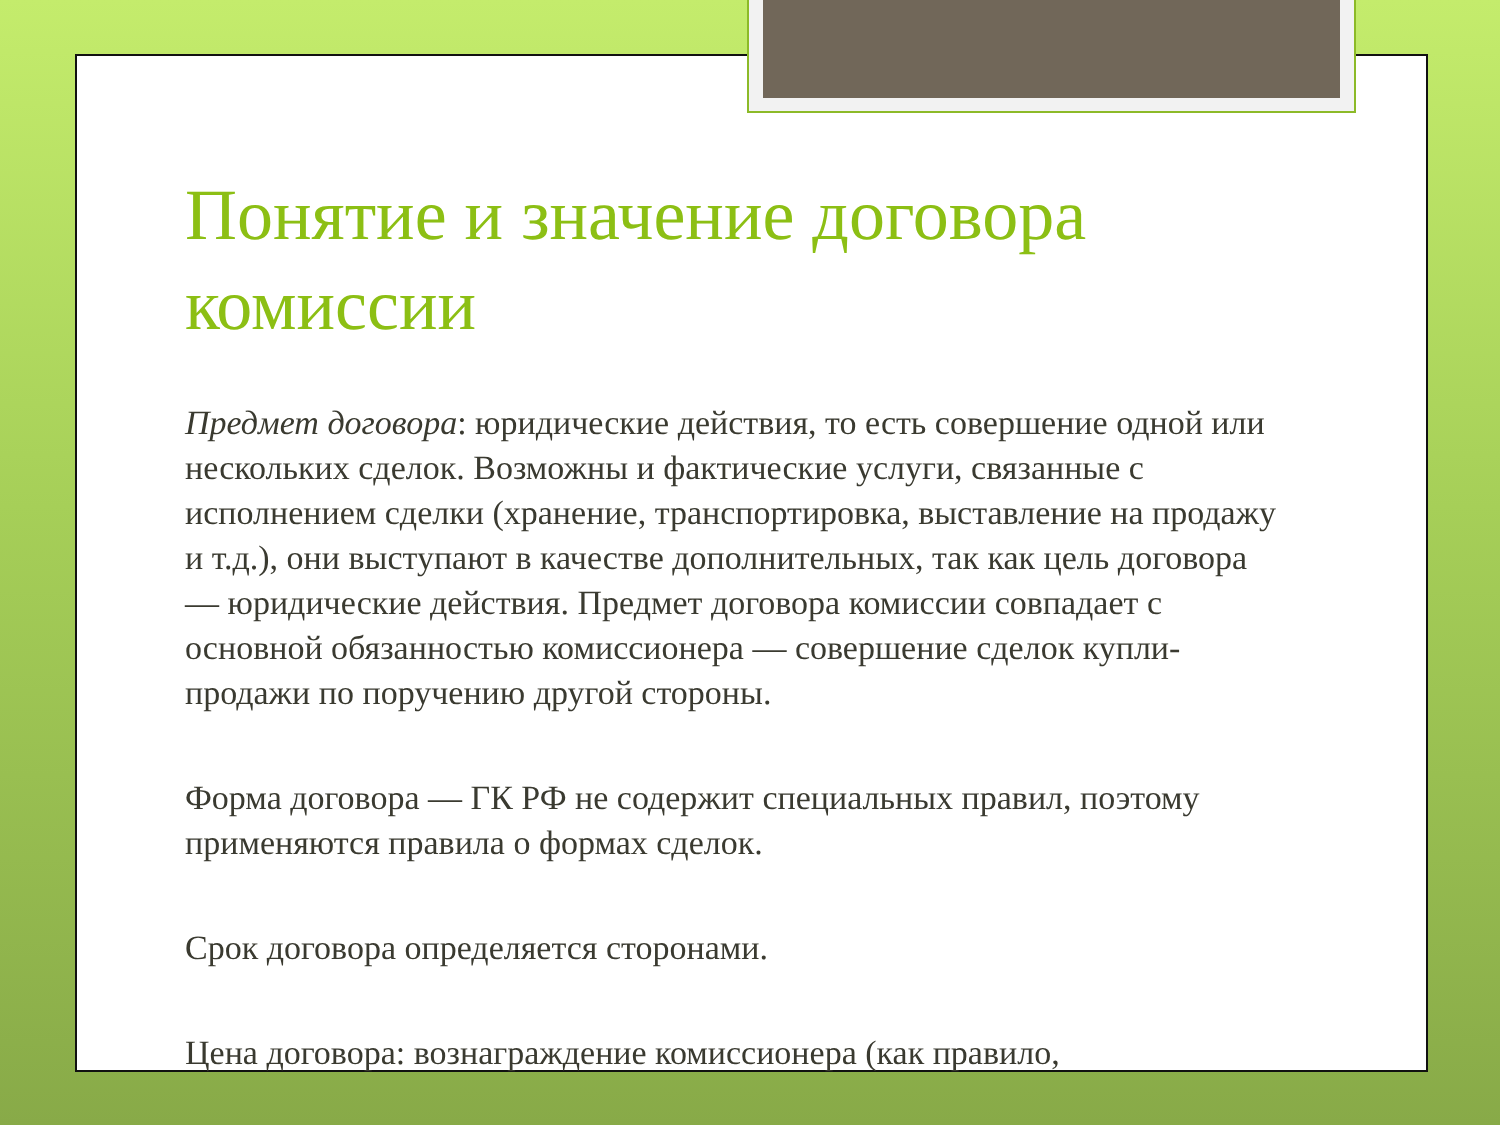Понятие и значение договора комиссии
Предмет договора: юридические действия, то есть совершение одной или нескольких сделок. Возможны и фактические услуги, связанные с исполнением сделки (хранение, транспортировка, выставление на продажу и т.д.), они выступают в качестве дополнительных, так как цель договора — юридические действия. Предмет договора комиссии совпадает с основной обязанностью комиссионера — совершение сделок купли-продажи по поручению другой стороны.
Форма договора — ГК РФ не содержит специальных правил, поэтому применяются правила о формах сделок.
Срок договора определяется сторонами.
Цена договора: вознаграждение комиссионера (как правило,